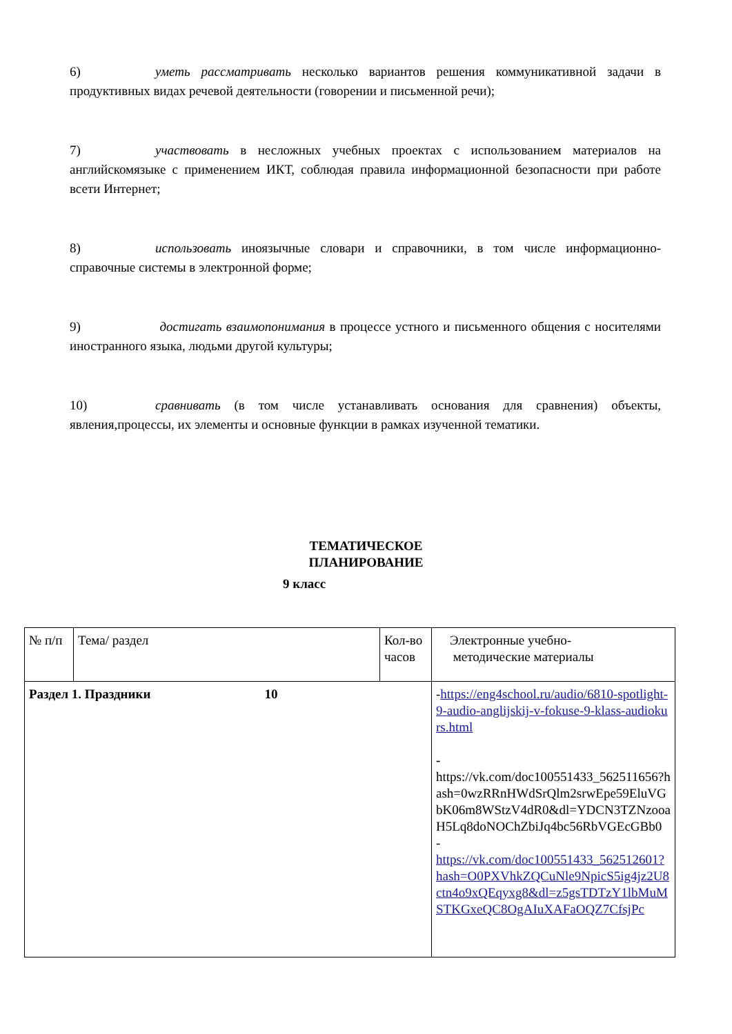6) уметь рассматривать несколько вариантов решения коммуникативной задачи в продуктивных видах речевой деятельности (говорении и письменной речи);
7) участвовать в несложных учебных проектах с использованием материалов на английскомязыке с применением ИКТ, соблюдая правила информационной безопасности при работе всети Интернет;
8) использовать иноязычные словари и справочники, в том числе информационно-справочные системы в электронной форме;
9) достигать взаимопонимания в процессе устного и письменного общения с носителями иностранного языка, людьми другой культуры;
10) сравнивать (в том числе устанавливать основания для сравнения) объекты, явления,процессы, их элементы и основные функции в рамках изученной тематики.
ТЕМАТИЧЕСКОЕ
ПЛАНИРОВАНИЕ
9 класс
| № п/п | Тема/ раздел | Кол-во часов | Электронные учебно- методические материалы |
| Раздел 1. Праздники 10 | | | - https://eng4school.ru/audio/6810-spotlight-9-audio-anglijskij-v-fokuse-9-klass-audiokurs.html - https://vk.com/doc100551433_562511656?hash=0wzRRnHWdSrQlm2srwEpe59EluVGbK06m8WStzV4dR0&dl=YDCN3TZNzooaH5Lq8doNOChZbiJq4bc56RbVGEcGBb0 - https://vk.com/doc100551433_562512601?hash=O0PXVhkZQCuNle9NpicS5ig4jz2U8ctn4o9xQEqyxg8&dl=z5gsTDTzY1lbMuMSTKGxeQC8OgAIuXAFaOQZ7CfsjPc |